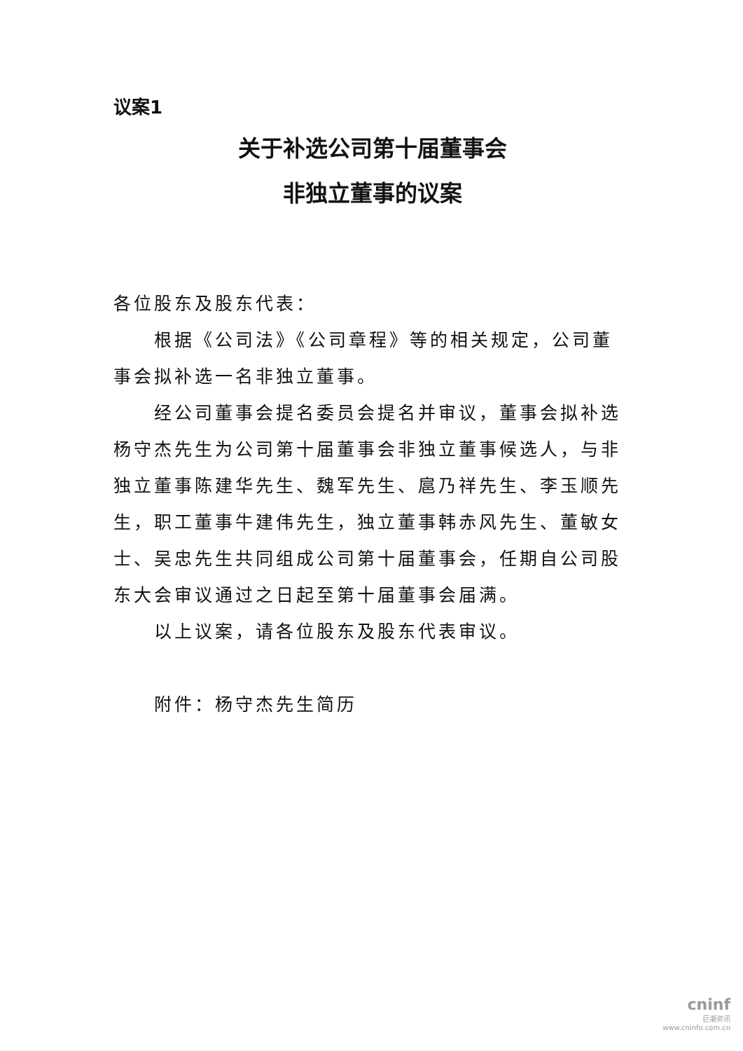议案1
关于补选公司第十届董事会
非独立董事的议案
各位股东及股东代表：
根据《公司法》《公司章程》等的相关规定，公司董事会拟补选一名非独立董事。
经公司董事会提名委员会提名并审议，董事会拟补选杨守杰先生为公司第十届董事会非独立董事候选人，与非独立董事陈建华先生、魏军先生、扈乃祥先生、李玉顺先生，职工董事牛建伟先生，独立董事韩赤风先生、董敏女士、吴忠先生共同组成公司第十届董事会，任期自公司股东大会审议通过之日起至第十届董事会届满。
以上议案，请各位股东及股东代表审议。
附件：杨守杰先生简历
cninf
巨潮资讯
www.cninfo.com.cn